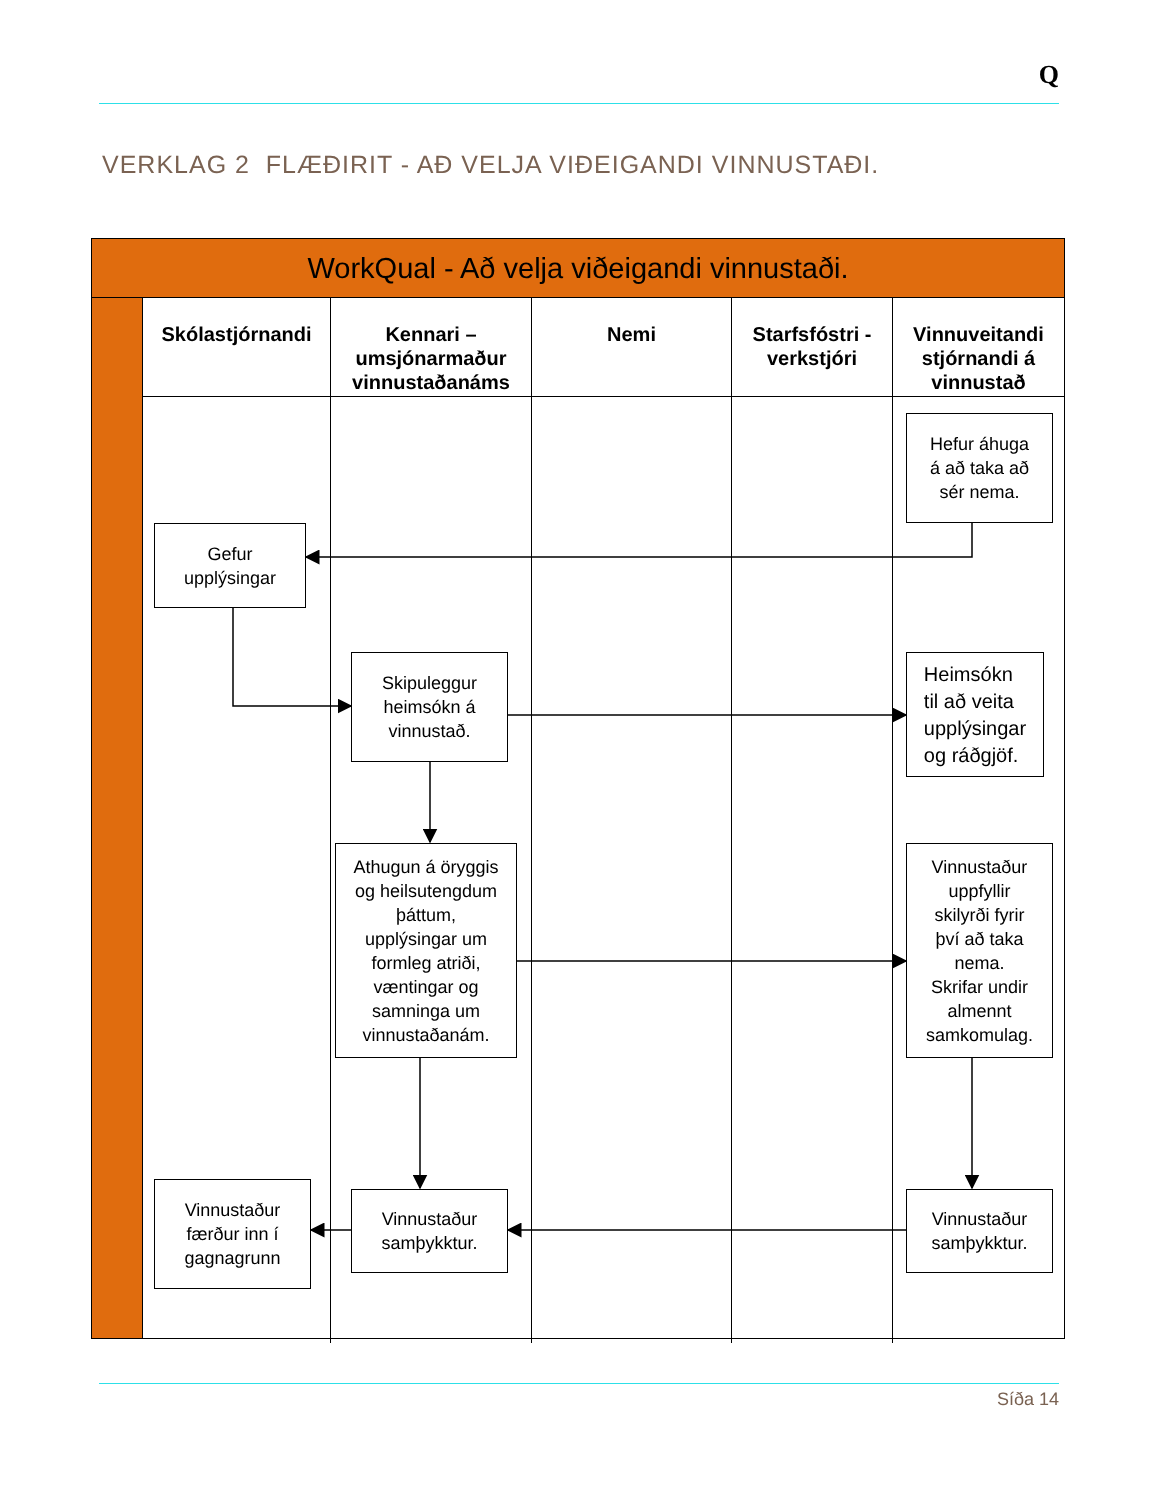Q
VERKLAG 2 FLÆÐIRIT - AÐ VELJA VIÐEIGANDI VINNUSTAÐI.
WorkQual - Að velja viðeigandi vinnustaði.
Skólastjórnandi
Kennari – umsjónarmaður vinnustaðanáms
Nemi
Starfsfóstri - verkstjóri
Vinnuveitandi stjórnandi á vinnustað
Hefur áhuga
á að taka að
sér nema.
Gefur
upplýsingar
Skipuleggur
heimsókn á
vinnustað.
Heimsókn
til að veita
upplýsingar
og ráðgjöf.
Athugun á öryggis
og heilsutengdum
þáttum,
upplýsingar um
formleg atriði,
væntingar og
samninga um
vinnustaðanám.
Vinnustaður
uppfyllir
skilyrði fyrir
því að taka
nema.
Skrifar undir
almennt
samkomulag.
Vinnustaður
færður inn í
gagnagrunn
Vinnustaður
samþykktur.
Vinnustaður
samþykktur.
Síða 14